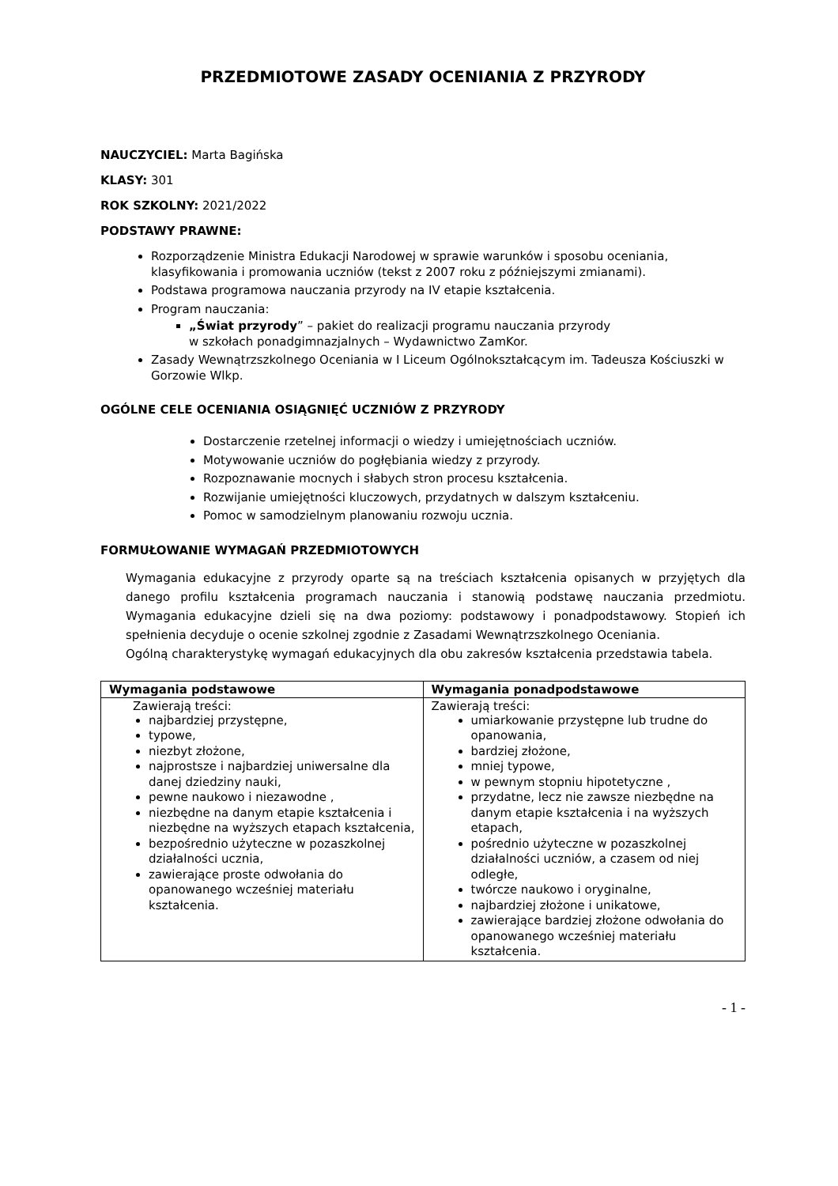PRZEDMIOTOWE ZASADY OCENIANIA Z PRZYRODY
NAUCZYCIEL: Marta Bagińska
KLASY: 301
ROK SZKOLNY: 2021/2022
PODSTAWY PRAWNE:
Rozporządzenie Ministra Edukacji Narodowej w sprawie warunków i sposobu oceniania, klasyfikowania i promowania uczniów (tekst z 2007 roku z późniejszymi zmianami).
Podstawa programowa nauczania przyrody na IV etapie kształcenia.
Program nauczania:
„Świat przyrody” – pakiet do realizacji programu nauczania przyrody
w szkołach ponadgimnazjalnych – Wydawnictwo ZamKor.
Zasady Wewnątrzszkolnego Oceniania w I Liceum Ogólnokształcącym im. Tadeusza Kościuszki w Gorzowie Wlkp.
OGÓLNE CELE OCENIANIA OSIĄGNIĘĆ UCZNIÓW Z PRZYRODY
Dostarczenie rzetelnej informacji o wiedzy i umiejętnościach uczniów.
Motywowanie uczniów do pogłębiania wiedzy z przyrody.
Rozpoznawanie mocnych i słabych stron procesu kształcenia.
Rozwijanie umiejętności kluczowych, przydatnych w dalszym kształceniu.
Pomoc w samodzielnym planowaniu rozwoju ucznia.
FORMUŁOWANIE WYMAGAŃ PRZEDMIOTOWYCH
Wymagania edukacyjne z przyrody oparte są na treściach kształcenia opisanych w przyjętych dla danego profilu kształcenia programach nauczania i stanowią podstawę nauczania przedmiotu. Wymagania edukacyjne dzieli się na dwa poziomy: podstawowy i ponadpodstawowy. Stopień ich spełnienia decyduje o ocenie szkolnej zgodnie z Zasadami Wewnątrzszkolnego Oceniania.
Ogólną charakterystykę wymagań edukacyjnych dla obu zakresów kształcenia przedstawia tabela.
| Wymagania podstawowe | Wymagania ponadpodstawowe |
| --- | --- |
| Zawierają treści: najbardziej przystępne, typowe, niezbyt złożone, najprostsze i najbardziej uniwersalne dla danej dziedziny nauki, pewne naukowo i niezawodne , niezbędne na danym etapie kształcenia i niezbędne na wyższych etapach kształcenia, bezpośrednio użyteczne w pozaszkolnej działalności ucznia, zawierające proste odwołania do opanowanego wcześniej materiału kształcenia. | Zawierają treści: umiarkowanie przystępne lub trudne do opanowania, bardziej złożone, mniej typowe, w pewnym stopniu hipotetyczne , przydatne, lecz nie zawsze niezbędne na danym etapie kształcenia i na wyższych etapach, pośrednio użyteczne w pozaszkolnej działalności uczniów, a czasem od niej odległe, twórcze naukowo i oryginalne, najbardziej złożone i unikatowe, zawierające bardziej złożone odwołania do opanowanego wcześniej materiału kształcenia. |
- 1 -